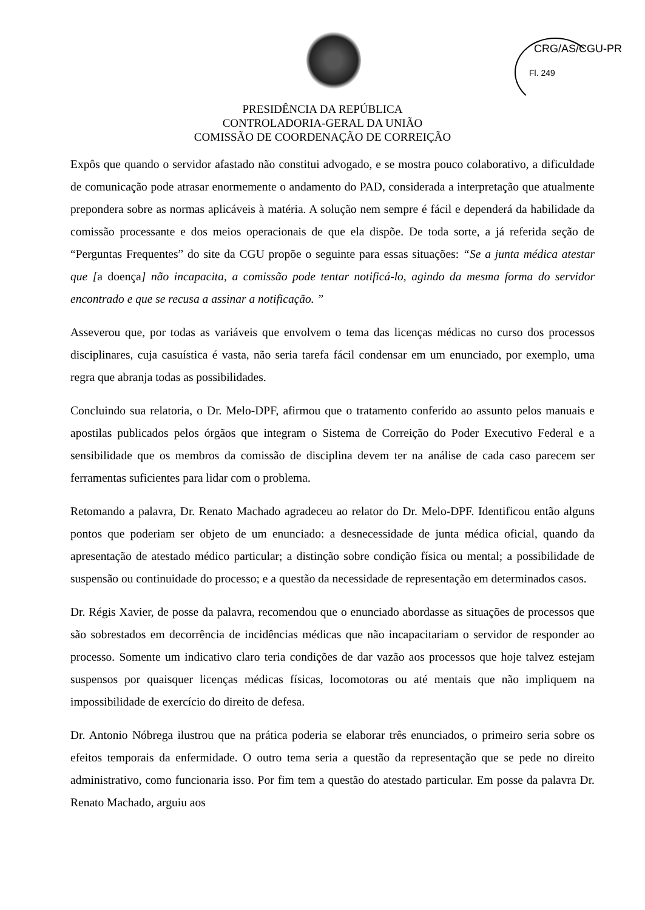CRG/AS/CGU-PR
Fl. 249
PRESIDÊNCIA DA REPÚBLICA
CONTROLADORIA-GERAL DA UNIÃO
COMISSÃO DE COORDENAÇÃO DE CORREIÇÃO
Expôs que quando o servidor afastado não constitui advogado, e se mostra pouco colaborativo, a dificuldade de comunicação pode atrasar enormemente o andamento do PAD, considerada a interpretação que atualmente prepondera sobre as normas aplicáveis à matéria. A solução nem sempre é fácil e dependerá da habilidade da comissão processante e dos meios operacionais de que ela dispõe. De toda sorte, a já referida seção de “Perguntas Frequentes” do site da CGU propõe o seguinte para essas situações: “Se a junta médica atestar que [a doença] não incapacita, a comissão pode tentar notificá-lo, agindo da mesma forma do servidor encontrado e que se recusa a assinar a notificação. ”
Asseverou que, por todas as variáveis que envolvem o tema das licenças médicas no curso dos processos disciplinares, cuja casuística é vasta, não seria tarefa fácil condensar em um enunciado, por exemplo, uma regra que abranja todas as possibilidades.
Concluindo sua relatoria, o Dr. Melo-DPF, afirmou que o tratamento conferido ao assunto pelos manuais e apostilas publicados pelos órgãos que integram o Sistema de Correição do Poder Executivo Federal e a sensibilidade que os membros da comissão de disciplina devem ter na análise de cada caso parecem ser ferramentas suficientes para lidar com o problema.
Retomando a palavra, Dr. Renato Machado agradeceu ao relator do Dr. Melo-DPF. Identificou então alguns pontos que poderiam ser objeto de um enunciado: a desnecessidade de junta médica oficial, quando da apresentação de atestado médico particular; a distinção sobre condição física ou mental; a possibilidade de suspensão ou continuidade do processo; e a questão da necessidade de representação em determinados casos.
Dr. Régis Xavier, de posse da palavra, recomendou que o enunciado abordasse as situações de processos que são sobrestados em decorrência de incidências médicas que não incapacitariam o servidor de responder ao processo. Somente um indicativo claro teria condições de dar vazão aos processos que hoje talvez estejam suspensos por quaisquer licenças médicas físicas, locomotoras ou até mentais que não impliquem na impossibilidade de exercício do direito de defesa.
Dr. Antonio Nóbrega ilustrou que na prática poderia se elaborar três enunciados, o primeiro seria sobre os efeitos temporais da enfermidade. O outro tema seria a questão da representação que se pede no direito administrativo, como funcionaria isso. Por fim tem a questão do atestado particular. Em posse da palavra Dr. Renato Machado, arguiu aos